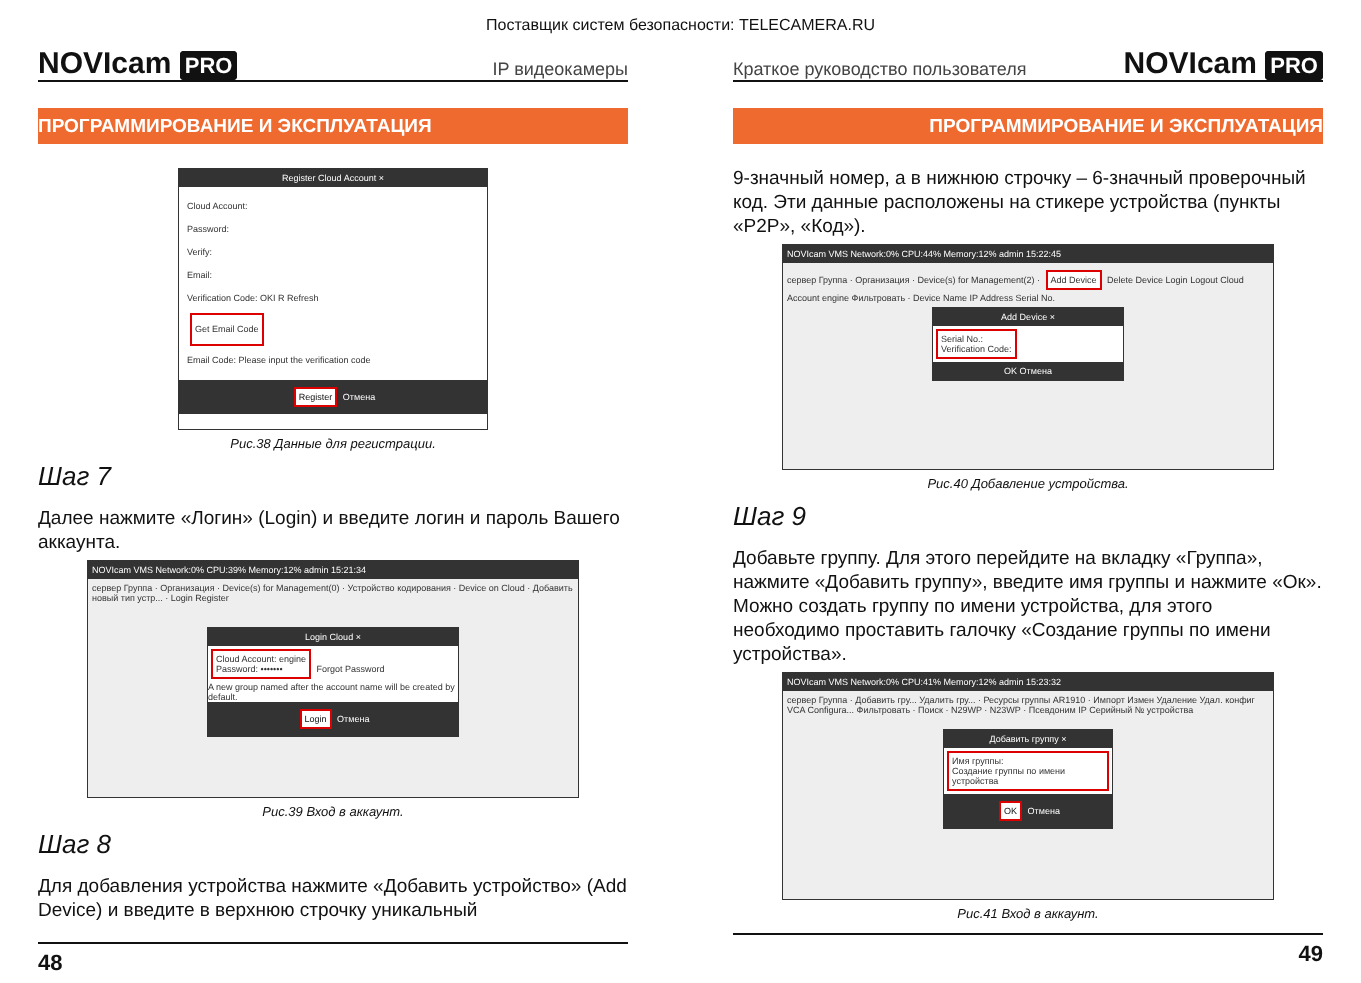Поставщик систем безопасности: TELECAMERA.RU
NOVIcam PRO
IP видеокамеры
ПРОГРАММИРОВАНИЕ И ЭКСПЛУАТАЦИЯ
Register Cloud Account ×
Cloud Account:
Password:
Verify:
Email:
Verification Code: OKI R Refresh
Get Email Code
Email Code: Please input the verification code
Register Отмена
Рис.38 Данные для регистрации.
Шаг 7
Далее нажмите «Логин» (Login) и введите логин и пароль Вашего аккаунта.
NOVIcam VMS Network:0% CPU:39% Memory:12% admin 15:21:34
сервер Группа · Организация · Device(s) for Management(0) · Устройство кодирования · Device on Cloud · Добавить новый тип устр... · Login Register
Login Cloud ×
Cloud Account: engine
Password: •••••••
Forgot Password
A new group named after the account name will be created by default.
Login Отмена
Рис.39 Вход в аккаунт.
Шаг 8
Для добавления устройства нажмите «Добавить устройство» (Add Device) и введите в верхнюю строчку уникальный
48
Краткое руководство пользователя
NOVIcam PRO
ПРОГРАММИРОВАНИЕ И ЭКСПЛУАТАЦИЯ
9-значный номер, а в нижнюю строчку – 6-значный проверочный код. Эти данные расположены на стикере устройства (пункты «P2P», «Код»).
NOVIcam VMS Network:0% CPU:44% Memory:12% admin 15:22:45
сервер Группа · Организация · Device(s) for Management(2) · Add Device Delete Device Login Logout Cloud Account engine Фильтровать · Device Name IP Address Serial No.
Add Device ×
Serial No.:
Verification Code:
OK Отмена
Рис.40 Добавление устройства.
Шаг 9
Добавьте группу. Для этого перейдите на вкладку «Группа», нажмите «Добавить группу», введите имя группы и нажмите «Ок». Можно создать группу по имени устройства, для этого необходимо проставить галочку «Создание группы по имени устройства».
NOVIcam VMS Network:0% CPU:41% Memory:12% admin 15:23:32
сервер Группа · Добавить гру... Удалить гру... · Ресурсы группы AR1910 · Импорт Измен Удаление Удал. конфиг VCA Configura... Фильтровать · Поиск · N29WP · N23WP · Псевдоним IP Серийный № устройства
Добавить группу ×
Имя группы:
Создание группы по имени устройства
OK Отмена
Рис.41 Вход в аккаунт.
49